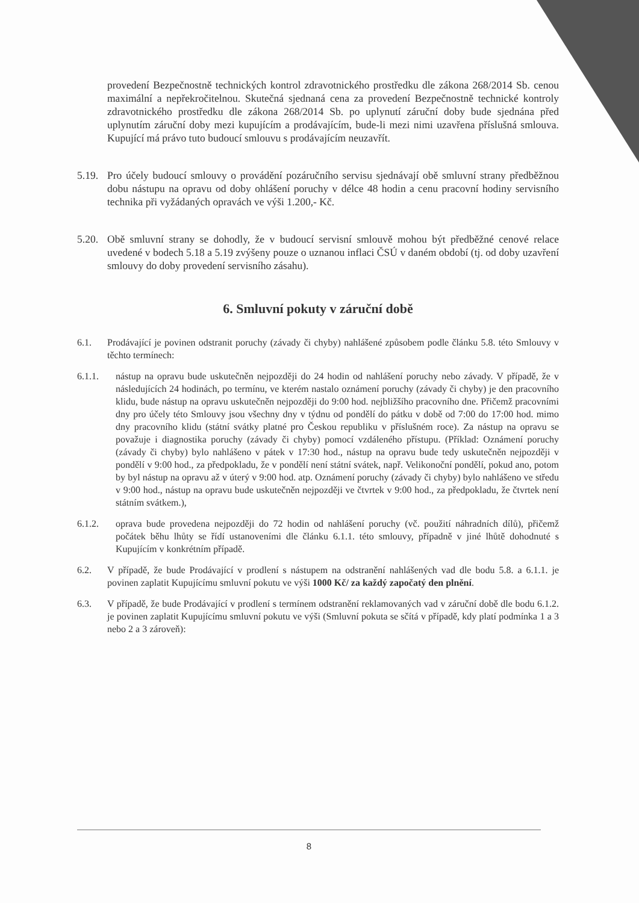provedení Bezpečnostně technických kontrol zdravotnického prostředku dle zákona 268/2014 Sb. cenou maximální a nepřekročitelnou. Skutečná sjednaná cena za provedení Bezpečnostně technické kontroly zdravotnického prostředku dle zákona 268/2014 Sb. po uplynutí záruční doby bude sjednána před uplynutím záruční doby mezi kupujícím a prodávajícím, bude-li mezi nimi uzavřena příslušná smlouva. Kupující má právo tuto budoucí smlouvu s prodávajícím neuzavřít.
5.19.
Pro účely budoucí smlouvy o provádění pozáručního servisu sjednávají obě smluvní strany předběžnou dobu nástupu na opravu od doby ohlášení poruchy v délce 48 hodin a cenu pracovní hodiny servisního technika při vyžádaných opravách ve výši 1.200,- Kč.
5.20.
Obě smluvní strany se dohodly, že v budoucí servisní smlouvě mohou být předběžné cenové relace uvedené v bodech 5.18 a 5.19 zvýšeny pouze o uznanou inflaci ČSÚ v daném období (tj. od doby uzavření smlouvy do doby provedení servisního zásahu).
6. Smluvní pokuty v záruční době
6.1. Prodávající je povinen odstranit poruchy (závady či chyby) nahlášené způsobem podle článku 5.8. této Smlouvy v těchto termínech:
6.1.1. nástup na opravu bude uskutečněn nejpozději do 24 hodin od nahlášení poruchy nebo závady. V případě, že v následujících 24 hodinách, po termínu, ve kterém nastalo oznámení poruchy (závady či chyby) je den pracovního klidu, bude nástup na opravu uskutečněn nejpozději do 9:00 hod. nejbližšího pracovního dne. Přičemž pracovními dny pro účely této Smlouvy jsou všechny dny v týdnu od pondělí do pátku v době od 7:00 do 17:00 hod. mimo dny pracovního klidu (státní svátky platné pro Českou republiku v příslušném roce). Za nástup na opravu se považuje i diagnostika poruchy (závady či chyby) pomocí vzdáleného přístupu. (Příklad: Oznámení poruchy (závady či chyby) bylo nahlášeno v pátek v 17:30 hod., nástup na opravu bude tedy uskutečněn nejpozději v pondělí v 9:00 hod., za předpokladu, že v pondělí není státní svátek, např. Velikonoční pondělí, pokud ano, potom by byl nástup na opravu až v úterý v 9:00 hod. atp. Oznámení poruchy (závady či chyby) bylo nahlášeno ve středu v 9:00 hod., nástup na opravu bude uskutečněn nejpozději ve čtvrtek v 9:00 hod., za předpokladu, že čtvrtek není státním svátkem.),
6.1.2. oprava bude provedena nejpozději do 72 hodin od nahlášení poruchy (vč. použití náhradních dílů), přičemž počátek běhu lhůty se řídí ustanoveními dle článku 6.1.1. této smlouvy, případně v jiné lhůtě dohodnuté s Kupujícím v konkrétním případě.
6.2. V případě, že bude Prodávající v prodlení s nástupem na odstranění nahlášených vad dle bodu 5.8. a 6.1.1. je povinen zaplatit Kupujícímu smluvní pokutu ve výši 1000 Kč/ za každý započatý den plnění.
6.3. V případě, že bude Prodávající v prodlení s termínem odstranění reklamovaných vad v záruční době dle bodu 6.1.2. je povinen zaplatit Kupujícímu smluvní pokutu ve výši (Smluvní pokuta se sčítá v případě, kdy platí podmínka 1 a 3 nebo 2 a 3 zároveň):
8